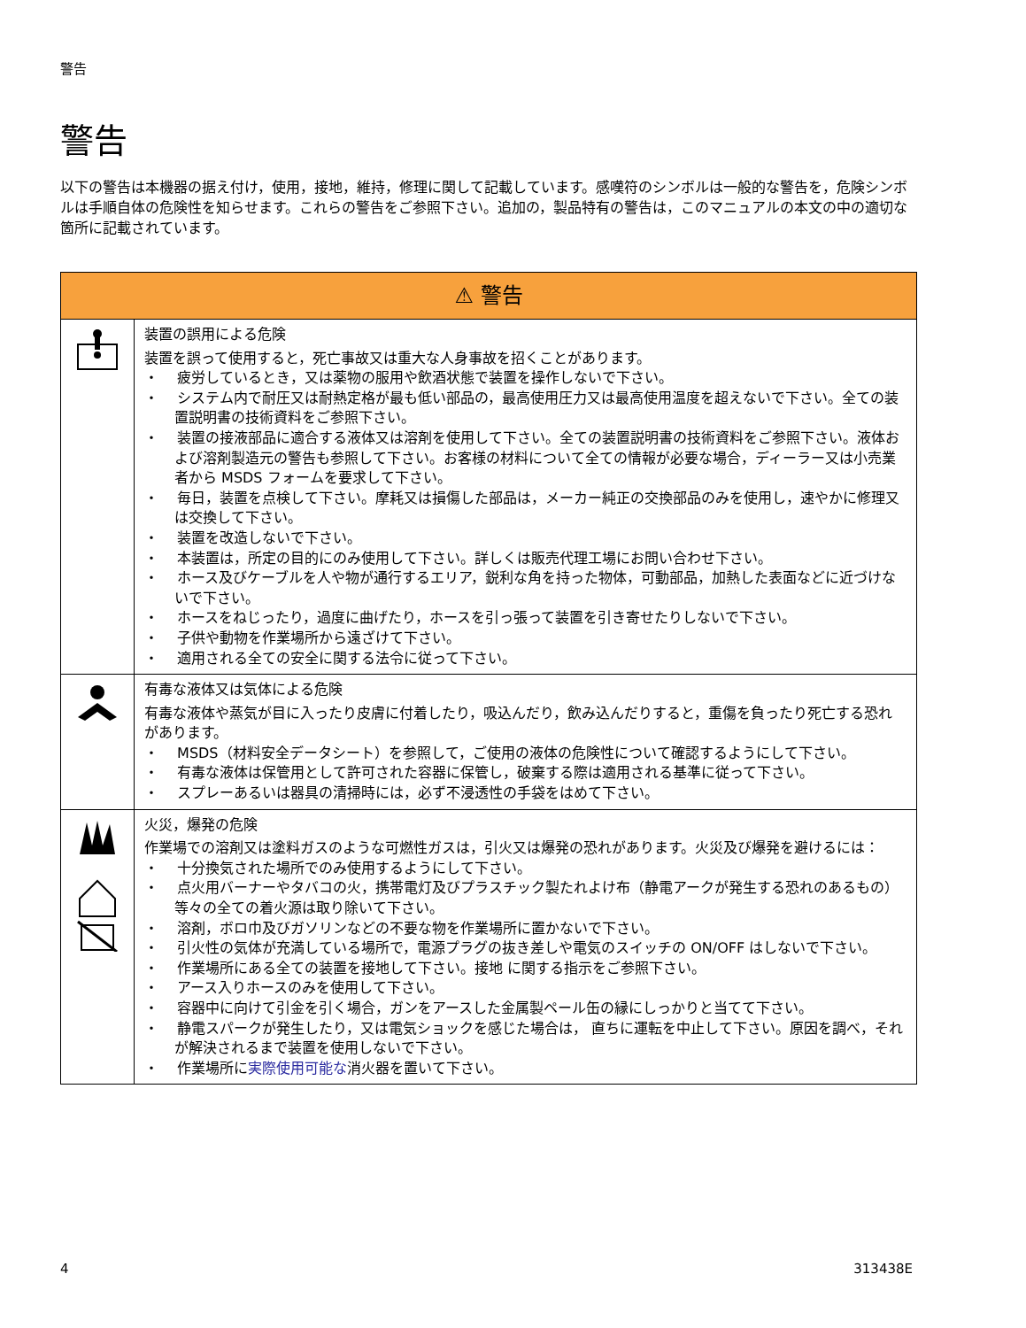警告
警告
以下の警告は本機器の据え付け，使用，接地，維持，修理に関して記載しています。感嘆符のシンボルは一般的な警告を，危険シンボルは手順自体の危険性を知らせます。これらの警告をご参照下さい。追加の，製品特有の警告は，このマニュアルの本文の中の適切な箇所に記載されています。
| ⚠ 警告 | |
| --- | --- |
| | 装置の誤用による危険 装置を誤って使用すると，死亡事故又は重大な人身事故を招くことがあります。 ・ 疲労しているとき，又は薬物の服用や飲酒状態で装置を操作しないで下さい。 ・ システム内で耐圧又は耐熱定格が最も低い部品の，最高使用圧力又は最高使用温度を超えないで下さい。全ての装置説明書の技術資料をご参照下さい。 ・ 装置の接液部品に適合する液体又は溶剤を使用して下さい。全ての装置説明書の技術資料をご参照下さい。液体および溶剤製造元の警告も参照して下さい。お客様の材料について全ての情報が必要な場合，ディーラー又は小売業者から MSDS フォームを要求して下さい。 ・ 毎日，装置を点検して下さい。摩耗又は損傷した部品は，メーカー純正の交換部品のみを使用し，速やかに修理又は交換して下さい。 ・ 装置を改造しないで下さい。 ・ 本装置は，所定の目的にのみ使用して下さい。詳しくは販売代理工場にお問い合わせ下さい。 ・ ホース及びケーブルを人や物が通行するエリア，鋭利な角を持った物体，可動部品，加熱した表面などに近づけないで下さい。 ・ ホースをねじったり，過度に曲げたり，ホースを引っ張って装置を引き寄せたりしないで下さい。 ・ 子供や動物を作業場所から遠ざけて下さい。 ・ 適用される全ての安全に関する法令に従って下さい。 |
| | 有毒な液体又は気体による危険 有毒な液体や蒸気が目に入ったり皮膚に付着したり，吸込んだり，飲み込んだりすると，重傷を負ったり死亡する恐れがあります。 ・ MSDS（材料安全データシート）を参照して，ご使用の液体の危険性について確認するようにして下さい。 ・ 有毒な液体は保管用として許可された容器に保管し，破棄する際は適用される基準に従って下さい。 ・ スプレーあるいは器具の清掃時には，必ず不浸透性の手袋をはめて下さい。 |
| | 火災，爆発の危険 作業場での溶剤又は塗料ガスのような可燃性ガスは，引火又は爆発の恐れがあります。火災及び爆発を避けるには： ・ 十分換気された場所でのみ使用するようにして下さい。 ・ 点火用バーナーやタバコの火，携帯電灯及びプラスチック製たれよけ布（静電アークが発生する恐れのあるもの）等々の全ての着火源は取り除いて下さい。 ・ 溶剤，ボロ巾及びガソリンなどの不要な物を作業場所に置かないで下さい。 ・ 引火性の気体が充満している場所で，電源プラグの抜き差しや電気のスイッチの ON/OFF はしないで下さい。 ・ 作業場所にある全ての装置を接地して下さい。接地 に関する指示をご参照下さい。 ・ アース入りホースのみを使用して下さい。 ・ 容器中に向けて引金を引く場合，ガンをアースした金属製ペール缶の縁にしっかりと当てて下さい。 ・ 静電スパークが発生したり，又は電気ショックを感じた場合は， 直ちに運転を中止して下さい。原因を調べ，それが解決されるまで装置を使用しないで下さい。 ・ 作業場所に 実際使用可能な 消火器を置いて下さい。 |
4 313438E